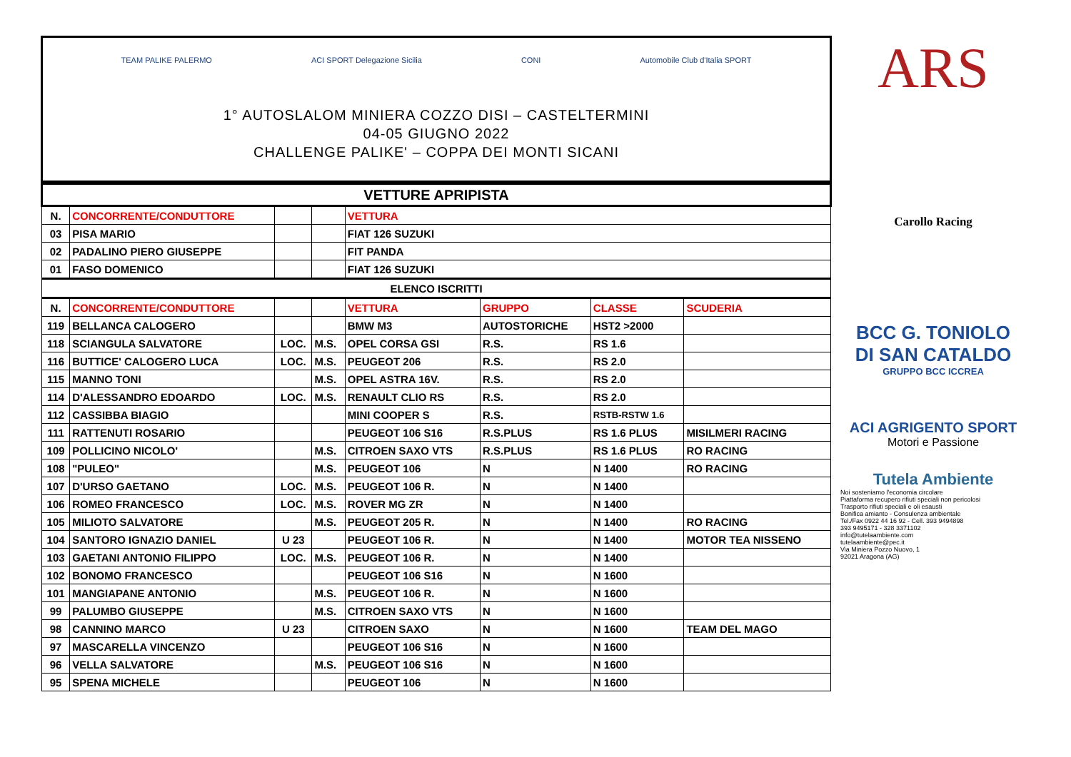TEAM PALIKE PALERMO ACI SPORT Delegazione Sicilia CONI Automobile Club d'Italia SPORT
1° AUTOSLALOM MINIERA COZZO DISI – CASTELTERMINI
04-05 GIUGNO 2022
CHALLENGE PALIKE' – COPPA DEI MONTI SICANI
| VETTURE APRIPISTA | | | | | | | |
| N. | CONCORRENTE/CONDUTTORE | | | VETTURA | | | |
| 03 | PISA MARIO | | | FIAT 126 SUZUKI | | | |
| 02 | PADALINO PIERO GIUSEPPE | | | FIT PANDA | | | |
| 01 | FASO DOMENICO | | | FIAT 126 SUZUKI | | | |
| ELENCO ISCRITTI | | | | | | | |
| N. | CONCORRENTE/CONDUTTORE | | | VETTURA | GRUPPO | CLASSE | SCUDERIA |
| 119 | BELLANCA CALOGERO | | | BMW M3 | AUTOSTORICHE | HST2 >2000 | |
| 118 | SCIANGULA SALVATORE | LOC. | M.S. | OPEL CORSA GSI | R.S. | RS 1.6 | |
| 116 | BUTTICE' CALOGERO LUCA | LOC. | M.S. | PEUGEOT 206 | R.S. | RS 2.0 | |
| 115 | MANNO TONI | | M.S. | OPEL ASTRA 16V. | R.S. | RS 2.0 | |
| 114 | D'ALESSANDRO EDOARDO | LOC. | M.S. | RENAULT CLIO RS | R.S. | RS 2.0 | |
| 112 | CASSIBBA BIAGIO | | | MINI COOPER S | R.S. | RSTB-RSTW 1.6 | |
| 111 | RATTENUTI ROSARIO | | | PEUGEOT 106 S16 | R.S.PLUS | RS 1.6 PLUS | MISILMERI RACING |
| 109 | POLLICINO NICOLO' | | M.S. | CITROEN SAXO VTS | R.S.PLUS | RS 1.6 PLUS | RO RACING |
| 108 | "PULEO" | | M.S. | PEUGEOT 106 | N | N 1400 | RO RACING |
| 107 | D'URSO GAETANO | LOC. | M.S. | PEUGEOT 106 R. | N | N 1400 | |
| 106 | ROMEO FRANCESCO | LOC. | M.S. | ROVER MG ZR | N | N 1400 | |
| 105 | MILIOTO SALVATORE | | M.S. | PEUGEOT 205 R. | N | N 1400 | RO RACING |
| 104 | SANTORO IGNAZIO DANIEL | U 23 | | PEUGEOT 106 R. | N | N 1400 | MOTOR TEA NISSENO |
| 103 | GAETANI ANTONIO FILIPPO | LOC. | M.S. | PEUGEOT 106 R. | N | N 1400 | |
| 102 | BONOMO FRANCESCO | | | PEUGEOT 106 S16 | N | N 1600 | |
| 101 | MANGIAPANE ANTONIO | | M.S. | PEUGEOT 106 R. | N | N 1600 | |
| 99 | PALUMBO GIUSEPPE | | M.S. | CITROEN SAXO VTS | N | N 1600 | |
| 98 | CANNINO MARCO | U 23 | | CITROEN SAXO | N | N 1600 | TEAM DEL MAGO |
| 97 | MASCARELLA VINCENZO | | | PEUGEOT 106 S16 | N | N 1600 | |
| 96 | VELLA SALVATORE | | M.S. | PEUGEOT 106 S16 | N | N 1600 | |
| 95 | SPENA MICHELE | | | PEUGEOT 106 | N | N 1600 | |
ARS
Carollo Racing
BCC G. TONIOLO
DI SAN CATALDO
GRUPPO BCC ICCREA
ACI AGRIGENTO SPORT
Motori e Passione
Tutela Ambiente
Noi sosteniamo l'economia circolare
Piattaforma recupero rifiuti speciali non pericolosi
Trasporto rifiuti speciali e oli esausti
Bonifica amianto - Consulenza ambientale
Tel./Fax 0922 44 16 92 - Cell. 393 9494898
393 9495171 - 328 3371102
info@tutelaambiente.com
tutelaambiente@pec.it
Via Miniera Pozzo Nuovo, 1
92021 Aragona (AG)